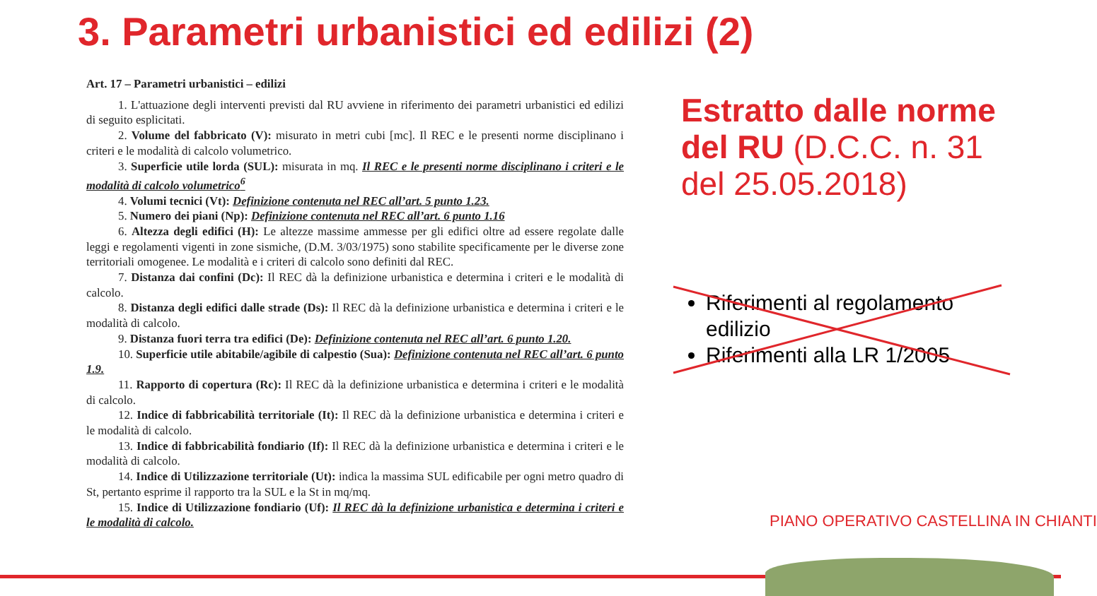3. Parametri urbanistici ed edilizi (2)
Art. 17 – Parametri urbanistici – edilizi
1. L'attuazione degli interventi previsti dal RU avviene in riferimento dei parametri urbanistici ed edilizi di seguito esplicitati.
2. Volume del fabbricato (V): misurato in metri cubi [mc]. Il REC e le presenti norme disciplinano i criteri e le modalità di calcolo volumetrico.
3. Superficie utile lorda (SUL): misurata in mq. Il REC e le presenti norme disciplinano i criteri e le modalità di calcolo volumetrico<sup>6</sup>
4. Volumi tecnici (Vt): Definizione contenuta nel REC all’art. 5 punto 1.23.
5. Numero dei piani (Np): Definizione contenuta nel REC all’art. 6 punto 1.16
6. Altezza degli edifici (H): Le altezze massime ammesse per gli edifici oltre ad essere regolate dalle leggi e regolamenti vigenti in zone sismiche, (D.M. 3/03/1975) sono stabilite specificamente per le diverse zone territoriali omogenee. Le modalità e i criteri di calcolo sono definiti dal REC.
7. Distanza dai confini (Dc): Il REC dà la definizione urbanistica e determina i criteri e le modalità di calcolo.
8. Distanza degli edifici dalle strade (Ds): Il REC dà la definizione urbanistica e determina i criteri e le modalità di calcolo.
9. Distanza fuori terra tra edifici (De): Definizione contenuta nel REC all’art. 6 punto 1.20.
10. Superficie utile abitabile/agibile di calpestio (Sua): Definizione contenuta nel REC all’art. 6 punto 1.9.
11. Rapporto di copertura (Rc): Il REC dà la definizione urbanistica e determina i criteri e le modalità di calcolo.
12. Indice di fabbricabilità territoriale (It): Il REC dà la definizione urbanistica e determina i criteri e le modalità di calcolo.
13. Indice di fabbricabilità fondiario (If): Il REC dà la definizione urbanistica e determina i criteri e le modalità di calcolo.
14. Indice di Utilizzazione territoriale (Ut): indica la massima SUL edificabile per ogni metro quadro di St, pertanto esprime il rapporto tra la SUL e la St in mq/mq.
15. Indice di Utilizzazione fondiario (Uf): Il REC dà la definizione urbanistica e determina i criteri e le modalità di calcolo.
Estratto dalle norme del RU (D.C.C. n. 31 del 25.05.2018)
Riferimenti al regolamento edilizio
Riferimenti alla LR 1/2005
PIANO OPERATIVO CASTELLINA IN CHIANTI